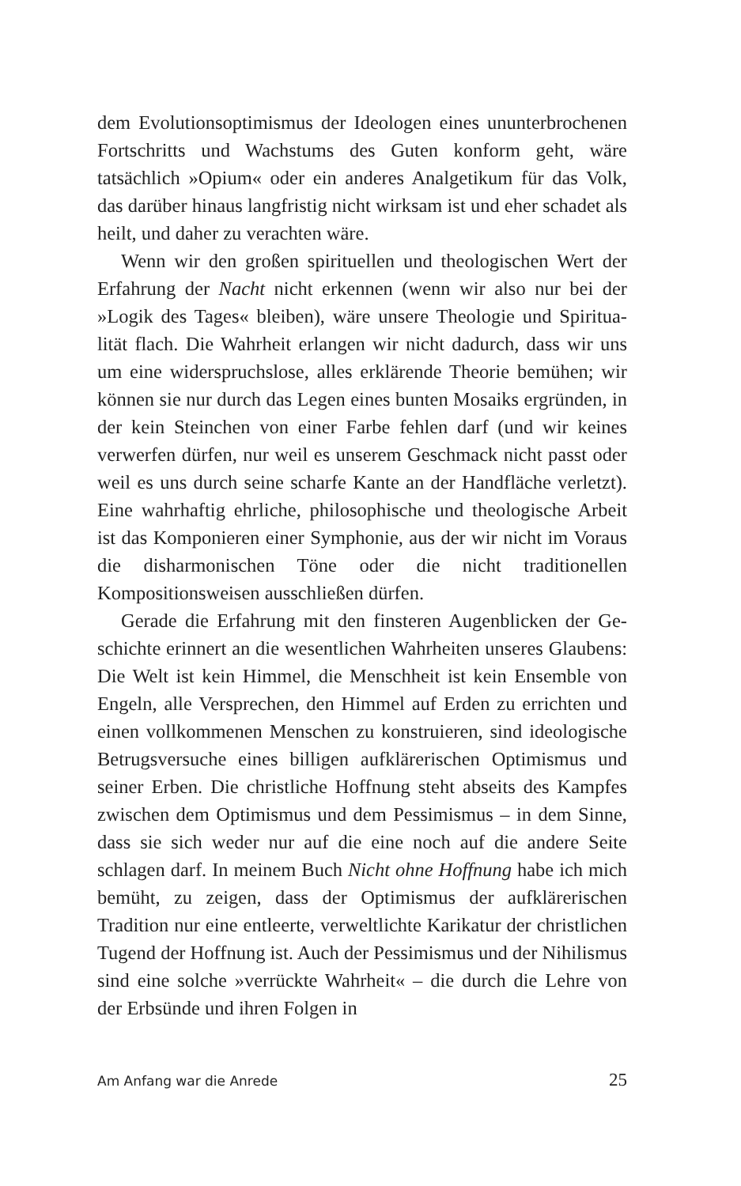dem Evolutionsoptimismus der Ideologen eines ununterbroche­nen Fortschritts und Wachstums des Guten konform geht, wäre tatsächlich »Opium« oder ein anderes Analgetikum für das Volk, das darüber hinaus langfristig nicht wirksam ist und eher schadet als heilt, und daher zu verachten wäre.
Wenn wir den großen spirituellen und theologischen Wert der Erfahrung der Nacht nicht erkennen (wenn wir also nur bei der »Logik des Tages« bleiben), wäre unsere Theologie und Spiritua­lität flach. Die Wahrheit erlangen wir nicht dadurch, dass wir uns um eine widerspruchslose, alles erklärende Theorie bemühen; wir können sie nur durch das Legen eines bunten Mosaiks ergrün­den, in der kein Steinchen von einer Farbe fehlen darf (und wir keines verwerfen dürfen, nur weil es unserem Geschmack nicht passt oder weil es uns durch seine scharfe Kante an der Handflä­che verletzt). Eine wahrhaftig ehrliche, philosophische und theo­logische Arbeit ist das Komponieren einer Symphonie, aus der wir nicht im Voraus die disharmonischen Töne oder die nicht tra­ditionellen Kompositionsweisen ausschließen dürfen.
Gerade die Erfahrung mit den finsteren Augenblicken der Ge­schichte erinnert an die wesentlichen Wahrheiten unseres Glau­bens: Die Welt ist kein Himmel, die Menschheit ist kein Ensemble von Engeln, alle Versprechen, den Himmel auf Erden zu errich­ten und einen vollkommenen Menschen zu konstruieren, sind ideologische Betrugsversuche eines billigen aufklärerischen Op­timismus und seiner Erben. Die christliche Hoffnung steht ab­seits des Kampfes zwischen dem Optimismus und dem Pessimis­mus – in dem Sinne, dass sie sich weder nur auf die eine noch auf die andere Seite schlagen darf. In meinem Buch Nicht ohne Hoff­nung habe ich mich bemüht, zu zeigen, dass der Optimismus der aufklärerischen Tradition nur eine entleerte, verweltlichte Kari­katur der christlichen Tugend der Hoffnung ist. Auch der Pessi­mismus und der Nihilismus sind eine solche »verrückte Wahr­heit« – die durch die Lehre von der Erbsünde und ihren Folgen in
Am Anfang war die Anrede 25